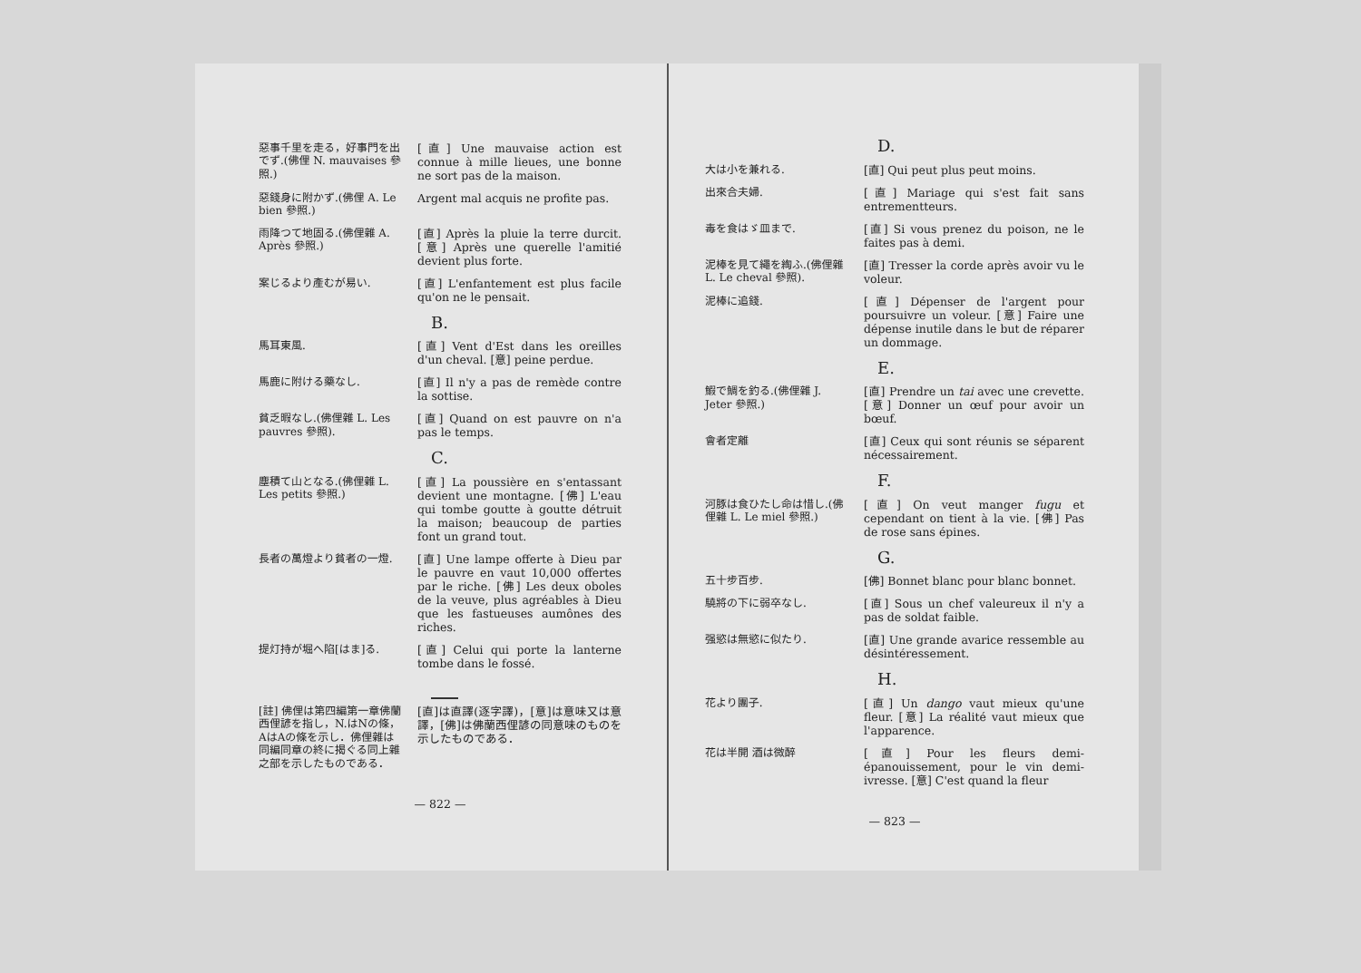惡事千里を走る，好事門を出でず.(佛俚 N. mauvaises 參照.)
[直] Une mauvaise action est connue à mille lieues, une bonne ne sort pas de la maison.
惡錢身に附かず.(佛俚 A. Le bien 參照.)
Argent mal acquis ne profite pas.
雨降つて地固る.(佛俚雜 A. Après 參照.)
[直] Après la pluie la terre durcit. [意] Après une querelle l'amitié devient plus forte.
案じるより產むが易い. [直] L'enfantement est plus facile qu'on ne le pensait.
B.
馬耳東風. [直] Vent d'Est dans les oreilles d'un cheval. [意] peine perdue.
馬鹿に附ける藥なし. [直] Il n'y a pas de remède contre la sottise.
貧乏暇なし.(佛俚雜 L. Les pauvres 參照).
[直] Quand on est pauvre on n'a pas le temps.
C.
塵積て山となる.(佛俚雜 L. Les petits 參照.)
[直] La poussière en s'entassant devient une montagne. [佛] L'eau qui tombe goutte à goutte détruit la maison; beaucoup de parties font un grand tout.
長者の萬燈より貧者の一燈. [直] Une lampe offerte à Dieu par le pauvre en vaut 10,000 offertes par le riche. [佛] Les deux oboles de la veuve, plus agréables à Dieu que les fastueuses aumônes des riches.
提灯持が堀へ陷[はま]る. [直] Celui qui porte la lanterne tombe dans le fossé.
[註] 佛俚は第四編第一章佛蘭西俚諺を指し，N.はNの條，AはAの條を示し．佛俚雜は同編同章の終に揭ぐる同上雜之部を示したものである．
[直]は直譯(逐字譯)，[意]は意味又は意譯，[佛]は佛蘭西俚諺の同意味のものを示したものである．
— 822 —
D.
大は小を兼れる. [直] Qui peut plus peut moins.
出來合夫婦. [直] Mariage qui s'est fait sans entrementteurs.
毒を食はゞ皿まで. [直] Si vous prenez du poison, ne le faites pas à demi.
泥棒を見て繩を綯ふ.(佛俚雜 L. Le cheval 參照).
[直] Tresser la corde après avoir vu le voleur.
泥棒に追錢. [直] Dépenser de l'argent pour poursuivre un voleur. [意] Faire une dépense inutile dans le but de réparer un dommage.
E.
鰕で鯛を釣る.(佛俚雜 J. Jeter 參照.)
[直] Prendre un tai avec une crevette. [意] Donner un œuf pour avoir un bœuf.
會者定離 [直] Ceux qui sont réunis se séparent nécessairement.
F.
河豚は食ひたし命は惜し.(佛俚雜 L. Le miel 參照.)
[直] On veut manger fugu et cependant on tient à la vie. [佛] Pas de rose sans épines.
G.
五十步百步. [佛] Bonnet blanc pour blanc bonnet.
驍將の下に弱卒なし. [直] Sous un chef valeureux il n'y a pas de soldat faible.
强慾は無慾に似たり. [直] Une grande avarice ressemble au désintéressement.
H.
花より團子. [直] Un dango vaut mieux qu'une fleur. [意] La réalité vaut mieux que l'apparence.
花は半開 酒は微醉 [直] Pour les fleurs demi-épanouissement, pour le vin demi-ivresse. [意] C'est quand la fleur
— 823 —